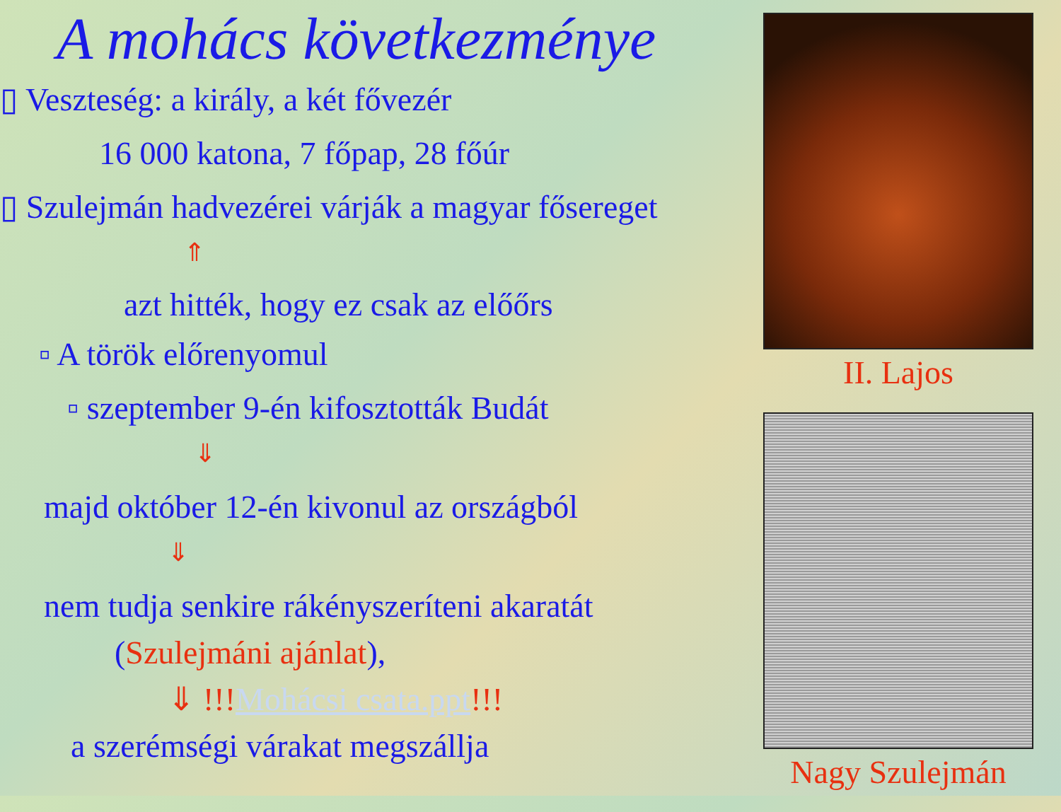A mohács következménye
▯ Veszteség: a király, a két fővezér
16 000 katona, 7 főpap, 28 főúr
▯ Szulejmán hadvezérei várják a magyar fősereget
⇑
azt hitték, hogy ez csak az előőrs
▫ A török előrenyomul
▫ szeptember 9-én kifosztották Budát
⇓
majd október 12-én kivonul az országból
⇓
nem tudja senkire rákényszeríteni akaratát
(Szulejmáni ajánlat),
⇓ !!!Mohácsi csata.ppt!!!
a szerémségi várakat megszállja
II. Lajos
Nagy Szulejmán